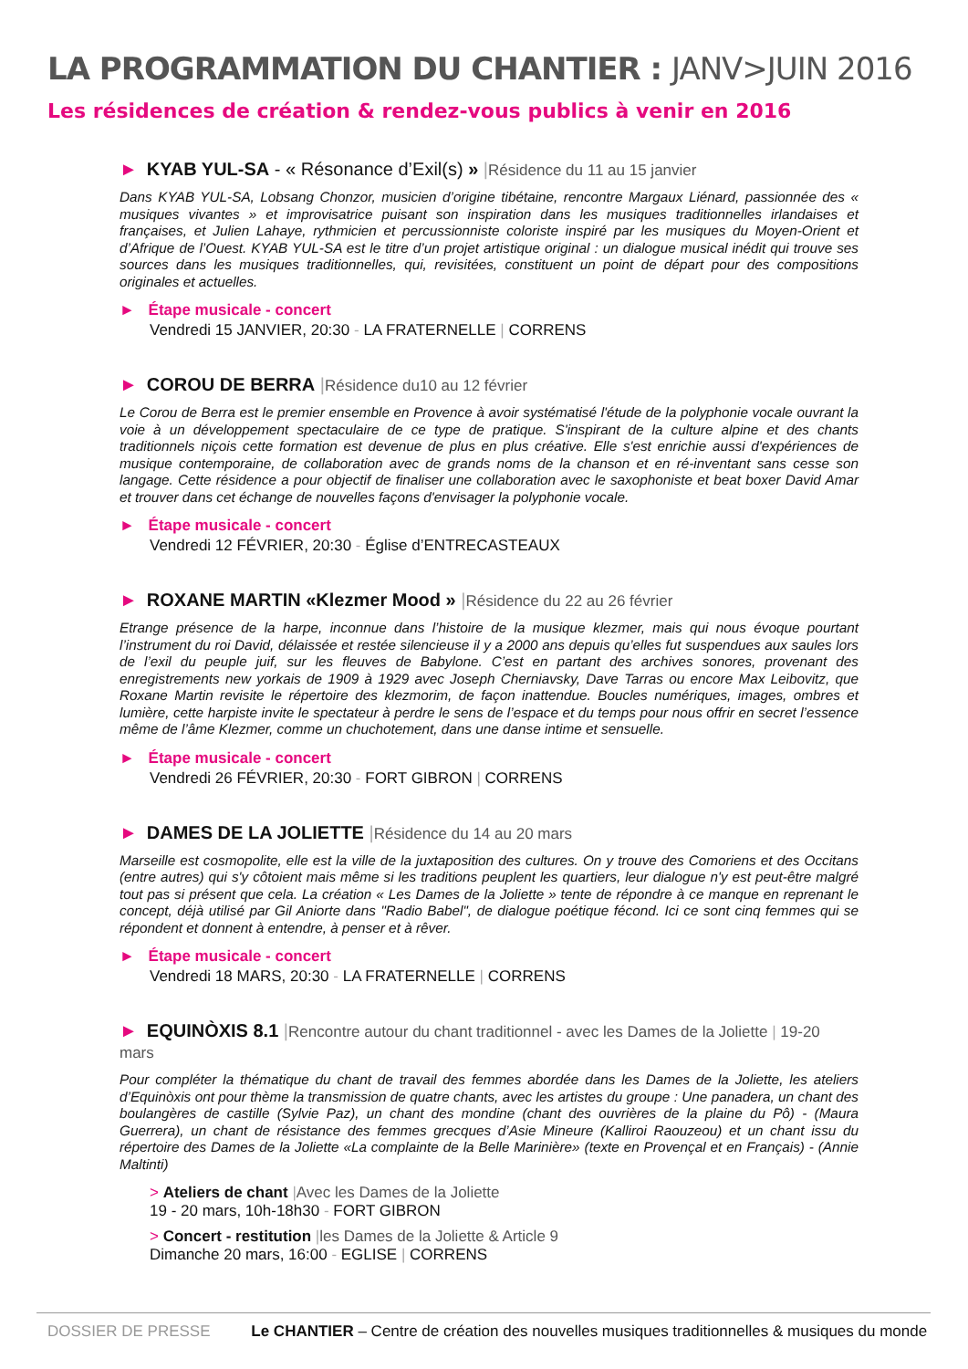LA PROGRAMMATION DU CHANTIER : JANV>JUIN 2016
Les résidences de création & rendez-vous publics à venir en 2016
► KYAB YUL-SA - « Résonance d’Exil(s) » |Résidence du 11 au 15 janvier
Dans KYAB YUL-SA, Lobsang Chonzor, musicien d’origine tibétaine, rencontre Margaux Liénard, passionnée des « musiques vivantes » et improvisatrice puisant son inspiration dans les musiques traditionnelles irlandaises et françaises, et Julien Lahaye, rythmicien et percussionniste coloriste inspiré par les musiques du Moyen-Orient et d’Afrique de l’Ouest. KYAB YUL-SA est le titre d’un projet artistique original : un dialogue musical inédit qui trouve ses sources dans les musiques traditionnelles, qui, revisitées, constituent un point de départ pour des compositions originales et actuelles.
► Étape musicale - concert
Vendredi 15 JANVIER, 20:30 - LA FRATERNELLE | CORRENS
► COROU DE BERRA |Résidence du10 au 12 février
Le Corou de Berra est le premier ensemble en Provence à avoir systématisé l'étude de la polyphonie vocale ouvrant la voie à un développement spectaculaire de ce type de pratique. S'inspirant de la culture alpine et des chants traditionnels niçois cette formation est devenue de plus en plus créative. Elle s'est enrichie aussi d'expériences de musique contemporaine, de collaboration avec de grands noms de la chanson et en ré-inventant sans cesse son langage. Cette résidence a pour objectif de finaliser une collaboration avec le saxophoniste et beat boxer David Amar et trouver dans cet échange de nouvelles façons d'envisager la polyphonie vocale.
► Étape musicale - concert
Vendredi 12 FÉVRIER, 20:30 - Église d’ENTRECASTEAUX
► ROXANE MARTIN «Klezmer Mood » |Résidence du 22 au 26 février
Etrange présence de la harpe, inconnue dans l’histoire de la musique klezmer, mais qui nous évoque pourtant l’instrument du roi David, délaissée et restée silencieuse il y a 2000 ans depuis qu’elles fut suspendues aux saules lors de l’exil du peuple juif, sur les fleuves de Babylone. C’est en partant des archives sonores, provenant des enregistrements new yorkais de 1909 à 1929 avec Joseph Cherniavsky, Dave Tarras ou encore Max Leibovitz, que Roxane Martin revisite le répertoire des klezmorim, de façon inattendue. Boucles numériques, images, ombres et lumière, cette harpiste invite le spectateur à perdre le sens de l’espace et du temps pour nous offrir en secret l’essence même de l’âme Klezmer, comme un chuchotement, dans une danse intime et sensuelle.
► Étape musicale - concert
Vendredi 26 FÉVRIER, 20:30 - FORT GIBRON | CORRENS
► DAMES DE LA JOLIETTE |Résidence du 14 au 20 mars
Marseille est cosmopolite, elle est la ville de la juxtaposition des cultures. On y trouve des Comoriens et des Occitans (entre autres) qui s'y côtoient mais même si les traditions peuplent les quartiers, leur dialogue n'y est peut-être malgré tout pas si présent que cela. La création « Les Dames de la Joliette » tente de répondre à ce manque en reprenant le concept, déjà utilisé par Gil Aniorte dans "Radio Babel", de dialogue poétique fécond. Ici ce sont cinq femmes qui se répondent et donnent à entendre, à penser et à rêver.
► Étape musicale - concert
Vendredi 18 MARS, 20:30 - LA FRATERNELLE | CORRENS
► EQUINÒXIS 8.1 |Rencontre autour du chant traditionnel - avec les Dames de la Joliette | 19-20 mars
Pour compléter la thématique du chant de travail des femmes abordée dans les Dames de la Joliette, les ateliers d’Equinòxis ont pour thème la transmission de quatre chants, avec les artistes du groupe : Une panadera, un chant des boulangères de castille (Sylvie Paz), un chant des mondine (chant des ouvrières de la plaine du Pô) - (Maura Guerrera), un chant de résistance des femmes grecques d’Asie Mineure (Kalliroi Raouzeou) et un chant issu du répertoire des Dames de la Joliette «La complainte de la Belle Marinière» (texte en Provençal et en Français) - (Annie Maltinti)
> Ateliers de chant |Avec les Dames de la Joliette
19 - 20 mars, 10h-18h30 - FORT GIBRON
> Concert - restitution |les Dames de la Joliette & Article 9
Dimanche 20 mars, 16:00 - EGLISE | CORRENS
DOSSIER DE PRESSE Le CHANTIER – Centre de création des nouvelles musiques traditionnelles & musiques du monde